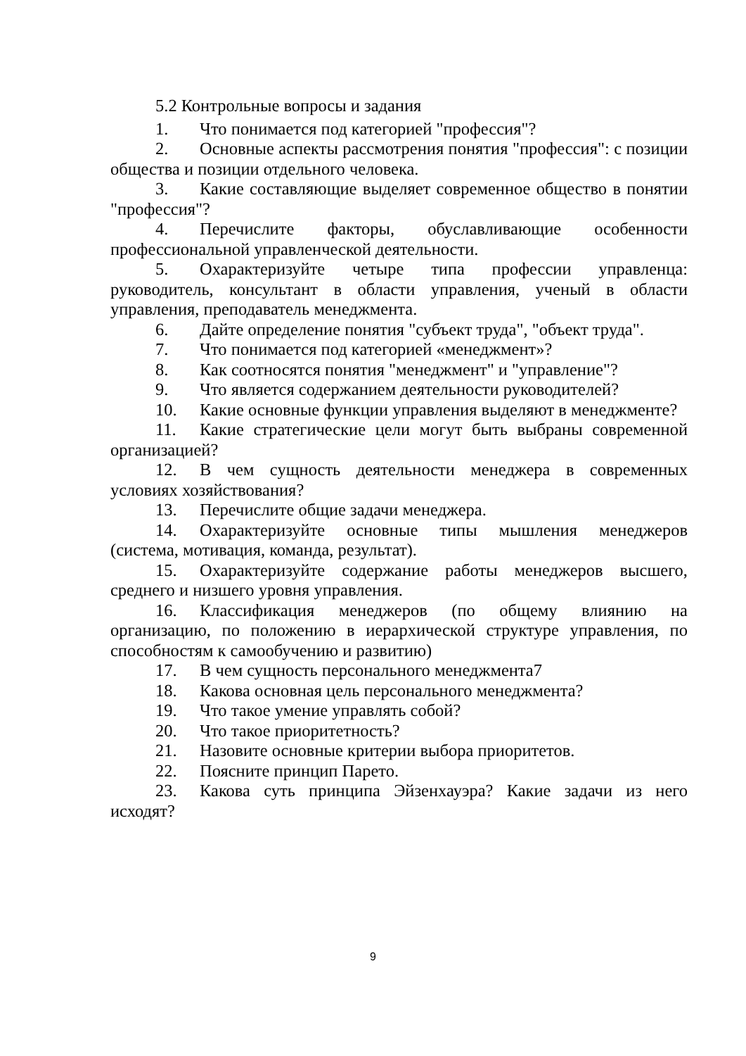5.2 Контрольные вопросы и задания
1. Что понимается под категорией "профессия"?
2. Основные аспекты рассмотрения понятия "профессия": с позиции общества и позиции отдельного человека.
3. Какие составляющие выделяет современное общество в понятии "профессия"?
4. Перечислите факторы, обуславливающие особенности профессиональной управленческой деятельности.
5. Охарактеризуйте четыре типа профессии управленца: руководитель, консультант в области управления, ученый в области управления, преподаватель менеджмента.
6. Дайте определение понятия "субъект труда", "объект труда".
7. Что понимается под категорией «менеджмент»?
8. Как соотносятся понятия "менеджмент" и "управление"?
9. Что является содержанием деятельности руководителей?
10. Какие основные функции управления выделяют в менеджменте?
11. Какие стратегические цели могут быть выбраны современной организацией?
12. В чем сущность деятельности менеджера в современных условиях хозяйствования?
13. Перечислите общие задачи менеджера.
14. Охарактеризуйте основные типы мышления менеджеров (система, мотивация, команда, результат).
15. Охарактеризуйте содержание работы менеджеров высшего, среднего и низшего уровня управления.
16. Классификация менеджеров (по общему влиянию на организацию, по положению в иерархической структуре управления, по способностям к самообучению и развитию)
17. В чем сущность персонального менеджмента7
18. Какова основная цель персонального менеджмента?
19. Что такое умение управлять собой?
20. Что такое приоритетность?
21. Назовите основные критерии выбора приоритетов.
22. Поясните принцип Парето.
23. Какова суть принципа Эйзенхауэра? Какие задачи из него исходят?
9